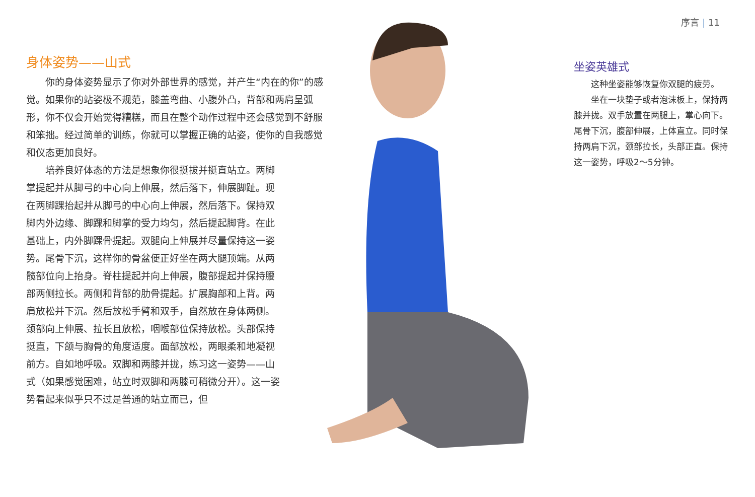身体姿势——山式
你的身体姿势显示了你对外部世界的感觉，并产生“内在的你”的感觉。如果你的站姿极不规范，膝盖弯曲、小腹外凸，背部和两肩呈弧形，你不仅会开始觉得糟糕，而且在整个动作过程中还会感觉到不舒服和笨拙。经过简单的训练，你就可以掌握正确的站姿，使你的自我感觉和仪态更加良好。
培养良好体态的方法是想象你很挺拔并挺直站立。两脚掌提起并从脚弓的中心向上伸展，然后落下，伸展脚趾。现在两脚踝抬起并从脚弓的中心向上伸展，然后落下。保持双脚内外边缘、脚踝和脚掌的受力均匀，然后提起脚背。在此基础上，内外脚踝骨提起。双腿向上伸展并尽量保持这一姿势。尾骨下沉，这样你的骨盆便正好坐在两大腿顶端。从两髋部位向上抬身。脊柱提起并向上伸展，腹部提起并保持腰部两侧拉长。两侧和背部的肋骨提起。扩展胸部和上背。两肩放松并下沉。然后放松手臂和双手，自然放在身体两侧。颈部向上伸展、拉长且放松，咽喉部位保持放松。头部保持挺直，下颌与胸骨的角度适度。面部放松，两眼柔和地凝视前方。自如地呼吸。双脚和两膝并拢，练习这一姿势——山式（如果感觉困难，站立时双脚和两膝可稍微分开）。这一姿势看起来似乎只不过是普通的站立而已，但
序言 | 11
坐姿英雄式
这种坐姿能够恢复你双腿的疲劳。
坐在一块垫子或者泡沫板上，保持两膝并拢。双手放置在两腿上，掌心向下。尾骨下沉，腹部伸展，上体直立。同时保持两肩下沉，颈部拉长，头部正直。保持这一姿势，呼吸2～5分钟。